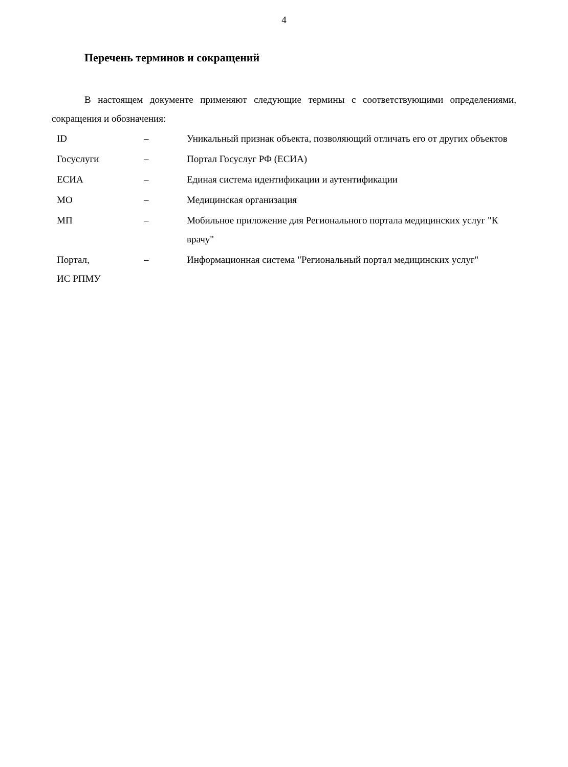4
Перечень терминов и сокращений
В настоящем документе применяют следующие термины с соответствующими определениями, сокращения и обозначения:
| ID | – | Уникальный признак объекта, позволяющий отличать его от других объектов |
| Госуслуги | – | Портал Госуслуг РФ (ЕСИА) |
| ЕСИА | – | Единая система идентификации и аутентификации |
| МО | – | Медицинская организация |
| МП | – | Мобильное приложение для Регионального портала медицинских услуг "К врачу" |
| Портал, ИС РПМУ | – | Информационная система "Региональный портал медицинских услуг" |